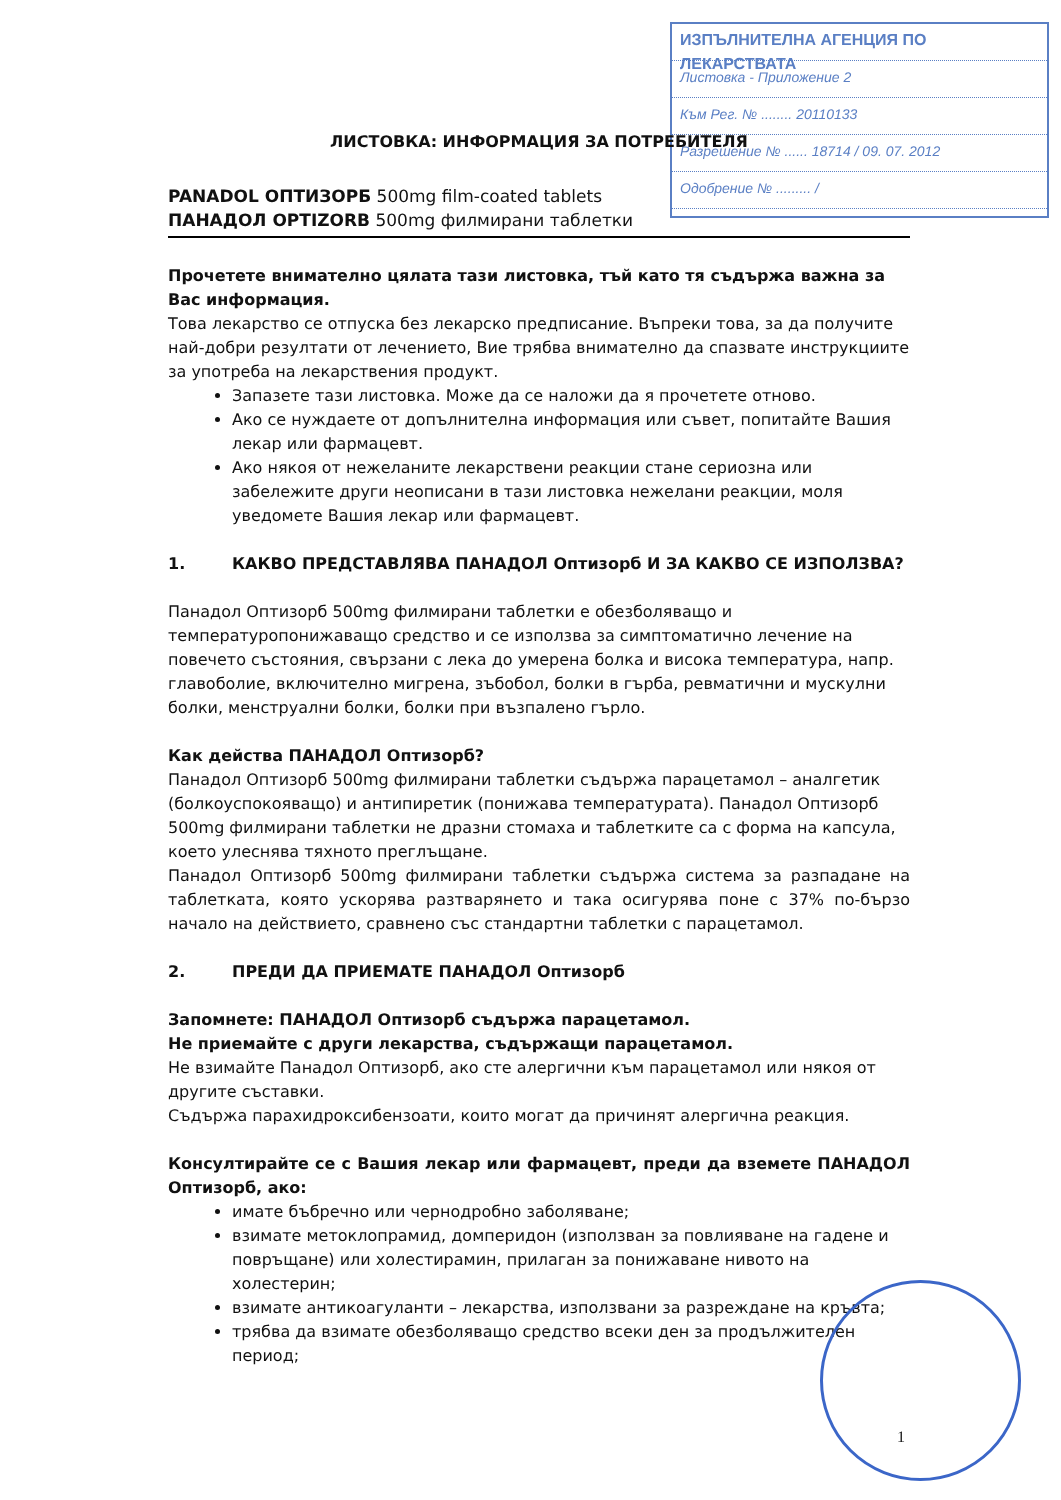ИЗПЪЛНИТЕЛНА АГЕНЦИЯ ПО ЛЕКАРСТВАТА
Листовка - Приложение 2
Към Рег. № ........ 20110133
Разрешение № ...... 18714 / 09. 07. 2012
Одобрение № ......... /
ЛИСТОВКА: ИНФОРМАЦИЯ ЗА ПОТРЕБИТЕЛЯ
PANADOL ОПТИЗОРБ 500mg film-coated tablets
ПАНАДОЛ OPTIZORB 500mg филмирани таблетки
Прочетете внимателно цялата тази листовка, тъй като тя съдържа важна за Вас информация.
Това лекарство се отпуска без лекарско предписание. Въпреки това, за да получите най-добри резултати от лечението, Вие трябва внимателно да спазвате инструкциите за употреба на лекарствения продукт.
Запазете тази листовка. Може да се наложи да я прочетете отново.
Ако се нуждаете от допълнителна информация или съвет, попитайте Вашия лекар или фармацевт.
Ако някоя от нежеланите лекарствени реакции стане сериозна или забележите други неописани в тази листовка нежелани реакции, моля уведомете Вашия лекар или фармацевт.
1. КАКВО ПРЕДСТАВЛЯВА ПАНАДОЛ Оптизорб И ЗА КАКВО СЕ ИЗПОЛЗВА?
Панадол Оптизорб 500mg филмирани таблетки е обезболяващо и температуропонижаващо средство и се използва за симптоматично лечение на повечето състояния, свързани с лека до умерена болка и висока температура, напр. главоболие, включително мигрена, зъбобол, болки в гърба, ревматични и мускулни болки, менструални болки, болки при възпалено гърло.
Как действа ПАНАДОЛ Оптизорб?
Панадол Оптизорб 500mg филмирани таблетки съдържа парацетамол – аналгетик (болкоуспокояващо) и антипиретик (понижава температурата). Панадол Оптизорб 500mg филмирани таблетки не дразни стомаха и таблетките са с форма на капсула, което улеснява тяхното преглъщане.
Панадол Оптизорб 500mg филмирани таблетки съдържа система за разпадане на таблетката, която ускорява разтварянето и така осигурява поне с 37% по-бързо начало на действието, сравнено със стандартни таблетки с парацетамол.
2. ПРЕДИ ДА ПРИЕМАТЕ ПАНАДОЛ Оптизорб
Запомнете: ПАНАДОЛ Оптизорб съдържа парацетамол.
Не приемайте с други лекарства, съдържащи парацетамол.
Не взимайте Панадол Оптизорб, ако сте алергични към парацетамол или някоя от другите съставки.
Съдържа парахидроксибензоати, които могат да причинят алергична реакция.
Консултирайте се с Вашия лекар или фармацевт, преди да вземете ПАНАДОЛ Оптизорб, ако:
имате бъбречно или чернодробно заболяване;
взимате метоклопрамид, домперидон (използван за повлияване на гадене и повръщане) или холестирамин, прилаган за понижаване нивото на холестерин;
взимате антикоагуланти – лекарства, използвани за разреждане на кръвта;
трябва да взимате обезболяващо средство всеки ден за продължителен период;
1